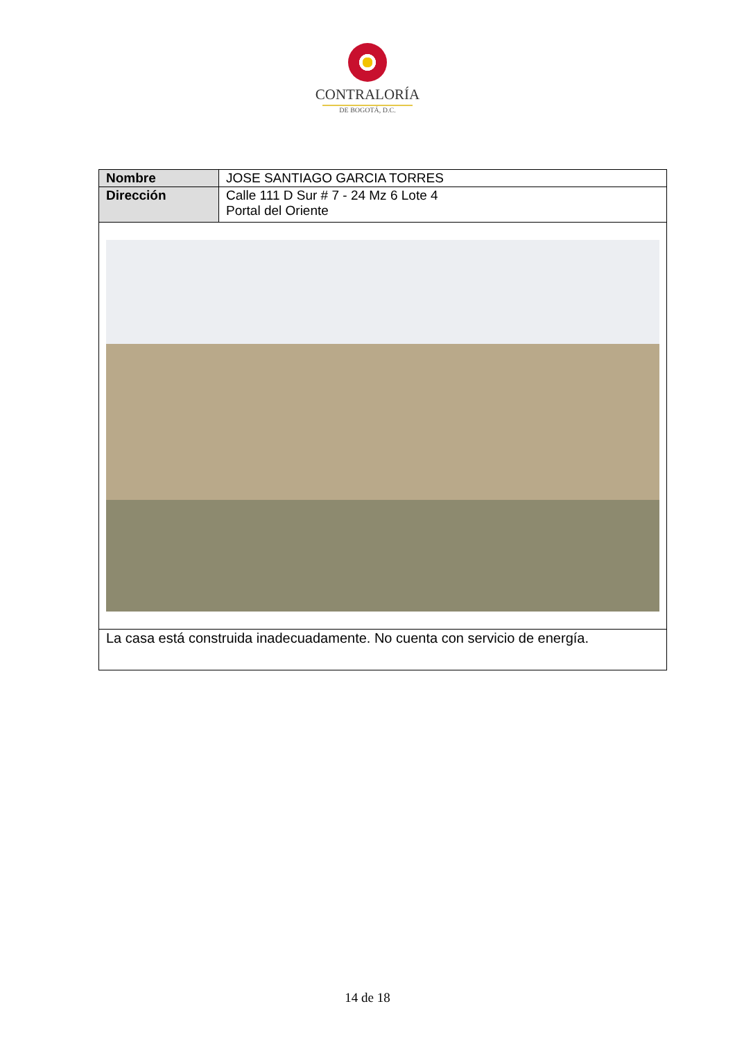CONTRALORÍA
DE BOGOTÁ, D.C.
| Nombre | JOSE SANTIAGO GARCIA TORRES |
| Dirección | Calle 111 D Sur # 7 - 24 Mz 6 Lote 4 Portal del Oriente |
| La casa está construida inadecuadamente. No cuenta con servicio de energía. | |
14 de 18